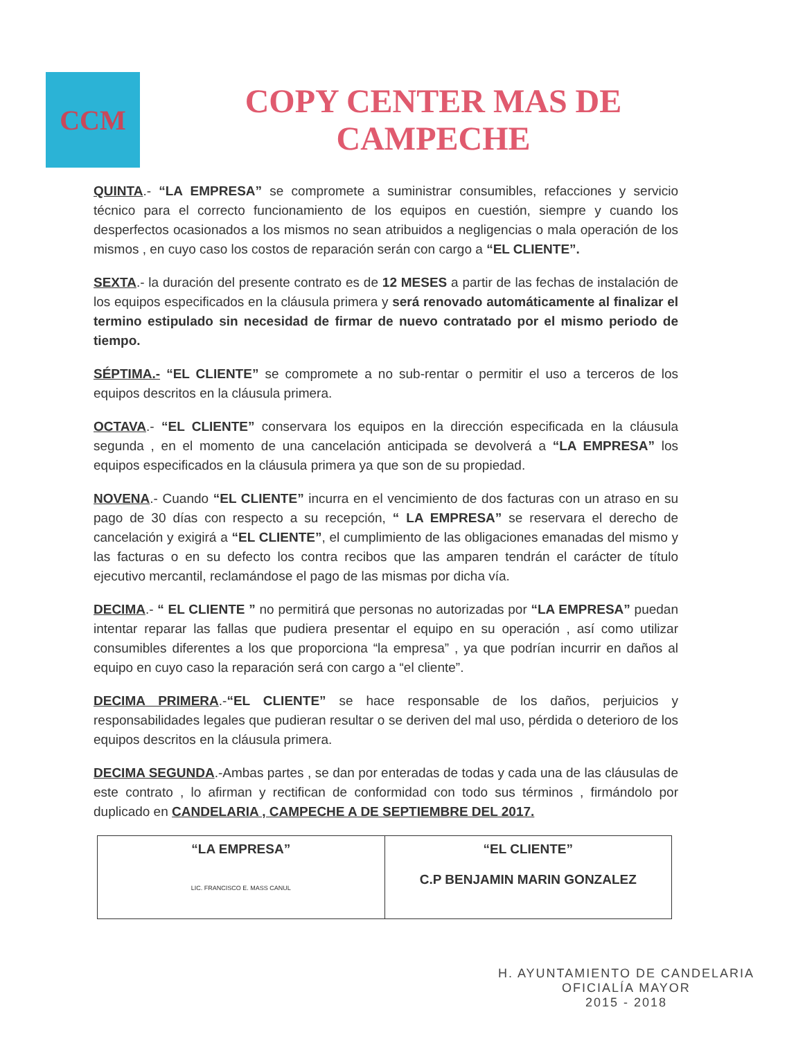CCM
COPY CENTER MAS DE
CAMPECHE
QUINTA.- “LA EMPRESA” se compromete a suministrar consumibles, refacciones y servicio técnico para el correcto funcionamiento de los equipos en cuestión, siempre y cuando los desperfectos ocasionados a los mismos no sean atribuidos a negligencias o mala operación de los mismos , en cuyo caso los costos de reparación serán con cargo a “EL CLIENTE”.
SEXTA.- la duración del presente contrato es de 12 MESES a partir de las fechas de instalación de los equipos especificados en la cláusula primera y será renovado automáticamente al finalizar el termino estipulado sin necesidad de firmar de nuevo contratado por el mismo periodo de tiempo.
SÉPTIMA.- “EL CLIENTE” se compromete a no sub-rentar o permitir el uso a terceros de los equipos descritos en la cláusula primera.
OCTAVA.- “EL CLIENTE” conservara los equipos en la dirección especificada en la cláusula segunda , en el momento de una cancelación anticipada se devolverá a “LA EMPRESA” los equipos especificados en la cláusula primera ya que son de su propiedad.
NOVENA.- Cuando “EL CLIENTE” incurra en el vencimiento de dos facturas con un atraso en su pago de 30 días con respecto a su recepción, “ LA EMPRESA” se reservara el derecho de cancelación y exigirá a “EL CLIENTE”, el cumplimiento de las obligaciones emanadas del mismo y las facturas o en su defecto los contra recibos que las amparen tendrán el carácter de título ejecutivo mercantil, reclamándose el pago de las mismas por dicha vía.
DECIMA.- “ EL CLIENTE ” no permitirá que personas no autorizadas por “LA EMPRESA” puedan intentar reparar las fallas que pudiera presentar el equipo en su operación , así como utilizar consumibles diferentes a los que proporciona “la empresa” , ya que podrían incurrir en daños al equipo en cuyo caso la reparación será con cargo a “el cliente”.
DECIMA PRIMERA.-“EL CLIENTE” se hace responsable de los daños, perjuicios y responsabilidades legales que pudieran resultar o se deriven del mal uso, pérdida o deterioro de los equipos descritos en la cláusula primera.
DECIMA SEGUNDA.-Ambas partes , se dan por enteradas de todas y cada una de las cláusulas de este contrato , lo afirman y rectifican de conformidad con todo sus términos , firmándolo por duplicado en CANDELARIA , CAMPECHE A DE SEPTIEMBRE DEL 2017.
| “LA EMPRESA” LIC. FRANCISCO E. MASS CANUL | “EL CLIENTE” C.P BENJAMIN MARIN GONZALEZ |
H. AYUNTAMIENTO DE CANDELARIA
OFICIALÍA MAYOR
2015 - 2018